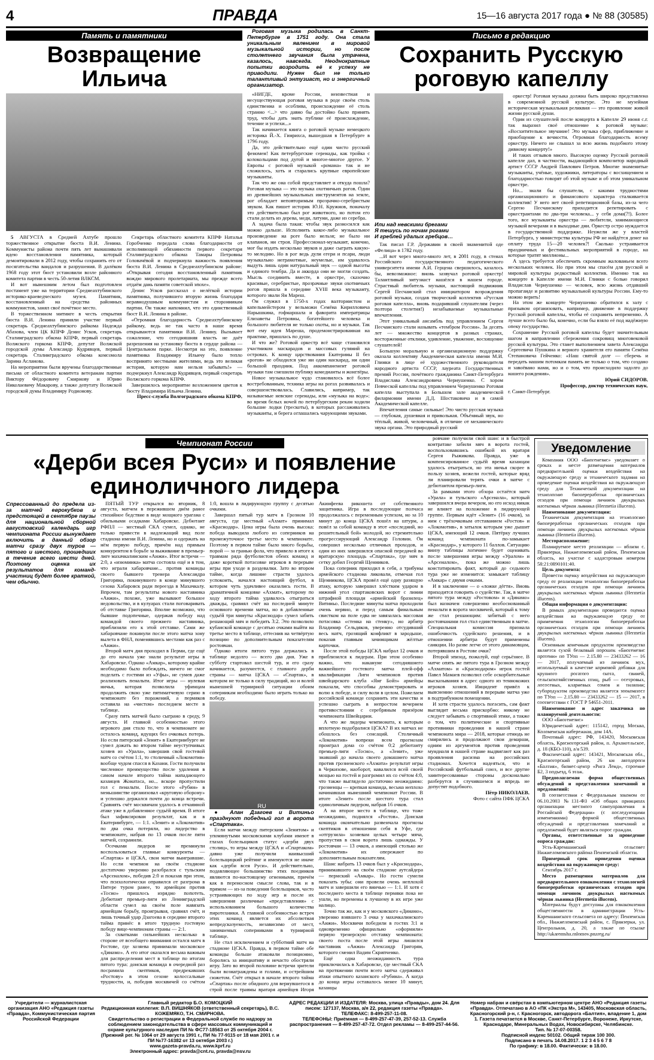4 ПРАВДА 15—16 августа 2017 года ● № 88 (30585)
Память и памятники
Возвращение Ильича
5 АВГУСТА в Средней Ахтубе прошло торжественное открытие бюста В.И. Ленина. Коммунисты района почти пять лет вынашивали идею восстановления памятника, который демонтировали в 2012 году, чтобы сохранить его от посягательства вандалов и разрушения. В далёком 1968 году этот бюст установили возле районного комитета партии в честь 50-летия ВЛКСМ.
И вот нынешним летом был подготовлен постамент уже на территории Среднеахтубинского историко-краеведческого музея. Памятник, восстановленный на средства районных коммунистов, занял своё почётное место.
В торжественном митинге в честь открытия бюста В.И. Ленина приняли участие первый секретарь Среднеахтубинского райкома Надежда Абазова, член ЦК КПРФ Денис Усков, секретарь Сталинградского обкома КПРФ, первый секретарь Волжского горкома КПРФ, депутат Волжской городской думы Александр Кудрявцев, первый секретарь Сталинградского обкома комсомола Зарина Асланова.
На мероприятии были вручены благодарственные письма от областного комитета ветеранам партии Виктору Фёдоровичу Смирнову и Юрию Николаевичу Макарову, а также депутату Волжской городской думы Владимиру Родионову.
Секретарь областного комитета КПРФ Наталья Горобченко передала слова благодарности от исполняющей обязанности первого секретаря Сталинградского обкома Тамары Петровны Головачёвой и подчеркнула важность появления бюста В.И. Ленина в Среднеахтубинском районе: «Открывая сегодня восстановленный памятник вождю мирового пролетариата, мы прежде всего отдаём дань памяти советской эпохе».
Денис Усков рассказал о нелёгкой истории памятника, получившего вторую жизнь благодаря неравнодушным коммунистам и сторонникам партии. Он также напомнил, что это единственный бюст В.И. Ленина в районе.
«Огромная благодарность Среднеахтубинскому райкому, ведь не так часто в наше время открываются памятники В.И. Ленину. Вызывает сожаление, что сегодняшняя власть не даёт разрешения на установку бюста в сердце района — Центральном парке. Несмотря на это, появление памятника Владимиру Ильичу было тепло воспринято местными жителями, ведь это великая история, которую нам нельзя забывать!» — подчеркнул Александр Кудрявцев, первый секретарь Волжского горкома КПРФ.
Завершилось мероприятие возложением цветов к бюсту Владимира Ильича Ленина.
Пресс-служба Волгоградского обкома КПРФ.
Роговая музыка родилась в Санкт-Петербурге в 1751 году. Она стала уникальным явлением в мировой музыкальной истории, но после столетнего звучания была утрачена, казалось, навсегда. Неоднократные попытки возродить её к успеху не приводили. Нужен был не только талантливый энтузиаст, но и энергичный организатор.
«НИГДЕ, кроме России, неизвестная и несуществующая роговая музыка в роде своём столь единственна и особлива, происхождение её столь странно <...> что давно бы достойно было принять труд, чтобы дать знать публике её происхождение, течение и успехи...»
Так начинается книга о роговой музыке немецкого историка Й.-Х. Гинрихса, вышедшая в Петербурге в 1796 году.
Да, это действительно ещё один чисто русский феномен! Как петербургские серенады, как тройка с колокольцами под дугой и многое-многое другое. У Европы с роговой музыкой «романа» так и не сложилось, хоть и старались крупные европейские музыканты.
Так что же она собой представляет и откуда пошла? Роговая музыка — это музыка охотничьих рогов. Один из древнейших музыкальных инструментов на земле, рог обладает неповторимым прозрачно-серебристым звуком. Как пишет историк Ю.Н. Кружнов, поначалу это действительно был рог животного, но потом его стали делать из дерева, меди, латуни, даже из серебра.
А задача была такая: чтобы звук разносился как можно дальше. Исполнить какое-либо музыкальное произведение на роге было нельзя; не было ни клапанов, ни строя. Профессионал-музыкант, конечно, мог бы издать несколько звуков и даже сыграть какую-то мелодию. Но в рог ведь дули егери и псари, люди музыкально неграмотные, неумелые, им удавалось выдуть лишь один натуральный звук — одной высоты и единого тембра. Да и аккорда они не могли создать. Мысль соединить вместе, в оркестре, сказочно красивые, серебристые, прозрачные звуки охотничьих рогов пришла в середине XVIII века музыканту, которого звали Ян Мареш.
Он служил в 1750-х годах валторнистом и капельмейстером у вельможи Семёна Кирилловича Нарышкина, гофмаршала и фаворита императрицы Елизаветы Петровны, богатейшего человека и большого любителя не только охоты, но и музыки. Так вот ему идея Мареша, продемонстрированная на практике, пришлась по душе.
И что же? Роговой оркестр всё чаще становился участником маскарадов и массовых гуляний на островах. К концу царствования Екатерины II без «рогов» не обходился уже ни один маскарад, ни один большой праздник. Под аккомпанемент роговой музыки там смешили публику комедианты и жонглёры.
Новое музыкальное чудо становилось всё более востребованным, техника игры на рогах развивалась и совершенствовалась. Славились, например, так называемые невские серенады, или «музыка на воде»: во время белых ночей по петербургским рекам ходили большие лодки (трескоты), в которых рассаживались музыканты, и берега оглашались чарующими звуками.
Письмо в редакцию
Сохранить Русскую роговую капеллу
Или над невскими брегами
Я тешусь по ночам рогами
И греблей удалых гребцов…
Так писал Г.Р. Державин в своей знаменитой оде «Фелица» в 1782 году.
...И вот через много-много лет, в 2001 году, в стенах Российского государственного педагогического университета имени А.И. Герцена свершилось, казалось бы, невозможное: вновь зазвучал роговой оркестр! Талантливый энтузиаст нашёлся в нашем городе. Страстный любитель музыки, настоящий подвижник Сергей Песчанский стал инициатором возрождения роговой музыки, создав творческий коллектив «Русская роговая капелла», вновь подаривший слушателям (через полтора столетия!) незабываемые музыкальные впечатления.
Этот уникальный ансамбль под управлением Сергея Песчанского стали называть «тембром России». За десять лет — множество концертов в разных странах, восторженные отклики, удивление, уважение, восхищение слушателей!
Большую моральную и организационную поддержку оказала коллективу Академическая капелла имени М.И. Глинки в лице её художественного руководителя народного артиста СССР, лауреата Государственных премий России, почётного гражданина Санкт-Петербурга Владислава Александровича Чернушенко. С хором Певческой капеллы под управлением Чернушенко Роговая капелла выступала в Большом зале академической филармонии имени Д.Д. Шостаковича и в самой Академической капелле.
Впечатления самые сильные! Это чисто русская музыка — глубокая, душевная и привольная. Объёмный звук, но тёплый, живой, человечный, в отличие от механического звука органа. Это природный русский
оркестр! Роговая музыка должна быть широко представлена в современной русской культуре. Это не музейная историческая музыкальная реликвия — это проявление живой жизни русской души.
Один из слушателей после концерта в Капелле 29 июня с.г. так выразил своё отношение к роговой музыке: «Восхитительное звучание! Это музыка сфер, приближение и приобщение к вечности. Огромная благодарность всему оркестру. Ничего не слышал за всю жизнь подобного этому дивному концерту!»
И таких отзывов много. Высокую оценку Русской роговой капелле дал, в частности, выдающийся композитор народный артист СССР Андрей Павлович Петров. Многие знаменитые музыканты, учёные, художники, литераторы с восхищением и благодарностью говорят об этой музыке и об этом уникальном оркестре.
Но... знали бы слушатели, с какими трудностями организационного и финансового характера сталкивается коллектив! У него нет своей репетиционной базы, из-за чего Сергею Песчанскому приходится репетировать с оркестрантами по два-три человека... у себя дома(?!). Более того, все музыканты оркестра — любители, занимающиеся музыкой вечерами и в выходные дни. Оркестр остро нуждается в государственной поддержке. Неужели же у властей Петербурга, у министерства культуры РФ не найдётся денег на оплату труда 15—20 человек?! Сколько устраивается праздничных и фестивальных мероприятий в городе, на которые тратят миллионы...
А здесь требуется обеспечить скромным жалованьем всего нескольких человек. Но при этом мы спасём для русской и мировой культуры редкостный коллектив. Именно так на концерте в Капелле имени М.И. Глинки с болью говорил Владислав Чернушенко — человек, всю жизнь отдавший пропаганде и развитию музыкальной культуры России. Ему-то можно верить!
На этом же концерте Чернушенко обратился к залу с призывом организовать, например, движение в поддержку Русской роговой капеллы, чтобы её сохранить непременно. А лучше всего было бы, конечно, если бы взяло её под надёжную опеку государство.
Сохранение Русской роговой капеллы будет значительным шагом в направлении сбережения сокровищ многовековой русской культуры. Это станет выполнением завета Александра Сергеевича Пушкина и верного хранителя его памяти Семёна Степановича Гейченко: «Наш святой долг — сберечь и передать нашим потомкам память не только о том, что создано и завоёвано нами, но и о том, что происходило задолго до нашего рождения».
Юрий СИДОРОВ.
Профессор, доктор технических наук.
г. Санкт-Петербург.
Чемпионат России
«Дерби всея Руси» и появление единоличного лидера
Спрессованный до предела из-за матчей еврокубков и предстоящей в сентябре паузы для национальной сборной августовский календарь игр чемпионата России вынуждает включить в данный обзор матчи сразу двух туров — пятого и шестого, прошедших в течение всего шести дней. Поэтому оценка их результатов для команд-участниц будет более краткой, чем обычно.
ПЯТЫЙ ТУР открылся во вторник, 8 августа, матчем в пережившем днём ранее стихийное бедствие в виде мощного урагана с обильными осадками Хабаровске. Дебютант РФПЛ — местный СКА сумел, однако, не только привести в надлежащий вид поле стадиона имени В.И. Ленина, но и одержать на нём первую победу, причём над прямым конкурентом в борьбе за выживание в премьер-лиге махачкалинским «Анжи». Итог встречи — 2:0, а «изюминка» матча состояла ещё и в том, что играли хабаровчане... против команды своего бывшего тренера Александра Григоряна, покинувшего в конце минувшего сезона Хабаровск ради переезда в Махачкалу. Впрочем, там результаты нового наставника «Анжи», похоже, уже вызывают большое недовольство, и в кулуарах стали поговаривать об отставке Григоряна. Вполне возможно, что бывшие подопечные, одержав победу над командой своего прежнего наставника, приблизили его к этой отставке. Сами же хабаровчане покинули после этого матча зону вылета в ФНЛ, поменявшись местами как раз с «Анжи».
Второй матч дня проходил в Перми, где ещё до его начала уже знали результат игры в Хабаровске. Однако «Амкар», которому крайне необходимо было побеждать, ничего не смог поделать с гостями из «Уфы», не сумев даже реализовать пенальти. Итог игры — нулевая ничья, которая позволила уфимцам продолжить свою уже пятиматчевую серию в чемпионате без поражений, а пермяков оставила на «чистом» последнем месте в таблице.
Сразу пять матчей было сыграно в среду, 9 августа. И главной особенностью этого игрового дня стало то, что в чемпионате не осталось команд, идущих без очковых потерь. Но если питерский «Зенит» в Екатеринбурге не сумел дожать во втором тайме неуступчивых хозяев из «Урала», завершив свой гостевой матч со счётом 1:1, то столичный «Локомотив» вообще чудом спасся в Казани. Гости получили численное преимущество после удаления в самом начале второго тайма нападающего казанцев Жонатаса, но... вскоре пропустили гол с пенальти. После этого «Рубин» в меньшинстве организовал «круговую оборону» и успешно держался почти до конца встречи. Сравнять счёт москвичам удалось в отчаянной атаке уже в добавленное судьёй время. В итоге был зафиксирован результат, как и в Екатеринбурге, — 1:1. «Зенит» и «Локомотив» по два очка потеряли, но лидерство в чемпионате, набрав по 13 очков после пяти матчей, сохранили.
Осечками лидеров не преминули воспользоваться главные конкуренты — «Спартак» и ЦСКА, свои матчи выигравшие. Но если чемпион на своём стадионе достаточно уверенно разобрался с тульским «Арсеналом», победив 2:0 и показав при этом, что психологически оправился от разгрома в Питере туром ранее, то армейцам против «Тосно» пришлось изрядно попотеть. Дебютант премьер-лиги из Ленинградской области сумел на своём поле навязать армейцам борьбу, проигрывая, сравнял счёт, и лишь точный удар Дзагоева в середине второго тайма принёс в итоге трудную гостевую победу вице-чемпионам страны — 2:1.
За схватками сильнейших несколько в стороне от всеобщего внимания остался матч в Ростове, где хозяева принимали московское «Динамо». А его итог оказался весьма важным для распределения мест в таблице по итогам пятого тура: донская команда в очередной раз посрамила скептиков, предрекавших «Ростову» в этом сезоне колоссальные трудности, и, победив москвичей со счётом 1:0, вошла в лидирующую группу с десятью очками.
Завершал пятый тур матч в Грозном 10 августа, где местный «Ахмат» принимал «Краснодар». Цена игры была очень высока: победа выводила любого из соперников на промежуточное третье место в чемпионате. Поэтому в первом тайме было много борьбы, порой — за гранью фола, что привело в итоге к травмам ряда футболистов обеих команд и даже короткой потасовке игроков в перерыве игры при уходе в раздевалки. Зато во втором тайме, когда лишние страсти удалось успокоить, начался настоящий футбол, в котором чуть удачливее оказались гости. В драматичной концовке «Ахмат», которому по ходу второго тайма удавалось отыграться дважды, сравнял счёт на последней минуте основного времени матча, но в добавленные судьёй три минуты «Краснодар» сумел забить решающий мяч и победить 3:2. Это позволило кубанской команде с десятью очками выйти на третье место в таблице, оттеснив на четвёртую позицию по дополнительным показателям ростовчан.
Однако итоги пятого тура держались в таблице недолго — всего два дня. Уже в субботу стартовал шестой тур, и его сразу начинается, разумеется, с главного дерби страны — матча ЦСКА — «Спартак», в котором не только в силу традиций, но и волей нынешней турнирной ситуации обоим соперникам необходимо было играть только на победу.
RU
● Алан Дзагоев и Витиньо празднуют победный гол в ворота «Спартака».
Если матчи между питерским «Зенитом» и упомянутыми московскими клубами имеют в глазах болельщиков статус «дерби двух столиц», то игры между ЦСКА и «Спартаком» давно уже получили наивысший болельщицкий рейтинг и именуются не иначе как «дерби всея Руси». И действительно, подавляющее большинство этих поединков являются по-настоящему огненными, причём как в переносном смысле слова, так и в прямом — из-за поведения болельщиков, часто устраивающих по ходу игр и после их завершения различные «представления» с использованием большого количества пиротехники. А главной особенностью встреч этих команд является их абсолютная непредсказуемость, независимо от мест, занимаемых соперниками в турнирной таблице.
Не стал исключением и субботний матч на стадионе ЦСКА. Правда, в первом тайме обе команды больше атаковали позиционно, боролись за инициативу и нечасто обостряли игру. Зато во второй половине встречи зрители были вознаграждены и голами, и острейшим сюжетом. Счёт открыл в начале второго тайма «Спартак» после обидного для вернувшегося в строй после травмы вратаря армейцев Игоря Акинфеева рикошета от собственного защитника. Игра в последующие полчаса продолжалась с переменным успехом, но за 10 минут до конца ЦСКА пошёл на штурм, а повёл за собой команду в этот «последний, но решительный бой» молодой, но стремительно прогрессирующий Александр Головин. Он совершил несколько отличных проходов, и один из них завершился опасной передачей во вратарскую площадь «Спартака», где мяч в сетку добил Георгий Щенников.
Пока соперник приходил в себя, а трибуны армейского стадиона ликовали, отмечая гол Щенникова, ЦСКА провёл ещё одну разящую атаку, которую завершил хлёстким ударом в нижний угол спартаковских ворот с линии штрафной площади «армейский бразилец» Витиньо. Последние минуты матча проходили очень нервно, и перед самым финальным свистком на поле едва не завязалась массовая потасовка «стенка на стенку», но арбитр Владимир Сельдяков, уверенно отсудивший весь матч, грозящий конфликт в зародыше, показав главным зачинщикам жёлтые карточки.
После этой победы ЦСКА набрал 12 очков и приблизился к лидерам. При этом особенно важно, что накануне сегодняшнего важнейшего гостевого матча плей-офф квалификации Лиги чемпионов против швейцарского клуба «Янг Бойз» армейцы показали, что способны демонстрировать и волю к победе, и силу воли в целом. Пожелаем российской команде сохранить эти качества и успешно сыграть в непростом вечернем противостоянии с серебряным призёром чемпионата Швейцарии.
А что же лидеры чемпионата, к которым вплотную подобралися ЦСКА? В их матчах не обошлось без сенсаций. Столичный «Локомотив» вопреки всем прогнозам проиграл дома со счётом 0:2 дебютанту премьер-лиги «Тосно», а «Зенит», уже знавший до начала своего домашнего матча против грозненского «Ахмата» результат игры в Черкизове, наоборот, навалился всей своей мощью на гостей и разгромил их со счётом 4:0, что также выглядело достаточно неожиданно: грозненцы — крепкая команда, весьма неплохо начинавшая нынешний чемпионат России. В итоге «Зенит» после шестого тура стал единоличным лидером, набрав 16 очков.
А на второе место в таблице, что тоже неожиданно, поднялся «Ростов». Донская команда окончательно развенчала прогнозы скептиков в отношении себя в Уфе, где «отгрузила» хозяевам целых четыре мяча, пропустив в свои ворота лишь однажды. У ростовчан — 13 очков, а имеющий столько же «Локомотив» их опережают по дополнительным показателям.
Шанс набрать 13 очков был у «Краснодара», принимавшего на своём стадионе аутсайдера — пермский «Амкар». Но гости сумели показать зубы: они провели очень неплохой матч и завершили его вничью — 1:1. И хотя с последнего места в таблице пермяки пока не ушли, но перемены к лучшему в их игре уже налицо.
Точно так же, как и у московского «Динамо», уверенно взявшего 3 очка у махачкалинского «Анжи». Москвичи победили в гостях 3:1 и одновременно официально «оформили» первую тренерскую отставку чемпионата: своего поста после этой игры лишился наставник «Анжи» Александр Григорян, которого сменил Вадим Скрипченко.
Ещё одна неожиданность тура приключилась в Хабаровске, где местный СКА на протяжении почти всего матча сдерживал атаки опытного казанского «Рубина». А когда до конца игры оставалось менее 10 минут, казанцы
ровчане получили свой шанс и в быстрой контратаке забили мяч в ворота гостей, воспользовавшись ошибкой их вратаря Сергея Рыжикова. Правда, уже в компенсированное судьёй время казанцам удалось отыграться, но эта ничья скорее в пользу хозяев, нежели гостей, которые вряд ли планировали терять очки в матче с дебютантом премьер-лиги.
За рамками этого обзора остаётся матч «Урала» и тульского «Арсенала», который завершился вчера вечером, но его исход никак не влияет на положение в лидирующей группе. Первым идёт «Зенит» (16 очков), за ним с трёхочковым отставанием «Ростов» и «Локомотив», в затылок которым уже дышит ЦСКА, имеющий 12 очков. Пятёрку лучших команд чемпионата по-замыкает «Краснодар», у которого 11 баллов. Ситуацию внизу таблицы логичнее будет оценивать после завершения игры между «Уралом» и «Арсеналом», пока же можно лишь констатировать факт, который до седьмого тура уже не изменится: замыкает таблицу «Амкар» с двумя очками.
И в заключение — о «ложке дёгтя». Вновь приходится говорить о судействе. Так, в матче пятого тура между «Ростовом» и «Динамо» был назначен совершенно необоснованный пенальти в ворота москвичей, который к тому же стал решающим: забитый с него ростовчанами гол стал единственным в матче. Специальная комиссия признала ошибочность судейского решения, и в отношении арбитра будут применены санкции. Но разве легче от этого динамовцам, потерявшим в Ростове очки?
Второй эпизод, пожалуй, ещё серьёзнее. В матче опять же пятого тура в Грозном между «Ахматом» и «Краснодаром» игрок гостей Павел Мамаев позволил себе оскорбительные высказывания в адрес одного из темнокожих игроков хозяев. Инцидент привёл к выяснению отношений в перерыве матча уже в подтрибунном помещении.
И хотя страсти удалось погасить, сам факт выглядит весьма прискорбно: никому не следует забывать о спортивной этике, а также о том, что политические и спортивные противники проведения в нашей стране чемпионата мира — 2018, которые отнюдь не смирились и продолжают свои демарши, одним из аргументов против проведения мундиаля в нашей стране выдвигают как раз проявления расизма на российских стадионах. Хочется надеяться, что и Российский футбольный союз, и все другие заинтересованные стороны досконально разберутся в случившемся и впредь не допустят подобного.
Пётр НИКОЛАЕВ.
Фото с сайта ПФК ЦСКА
Уведомление
Компания ООО «Биогенезис» уведомляет о сроках и месте размещения материалов предварительной оценки воздействия на окружающую среду и технического задания на проведение оценки воздействия на окружающую среду для Технической документации на технологию биопереработки органических отходов при помощи личинок двукрылых насекомых чёрная львинка (Hermetia illucens).
Наименование документации:
Техническая документация на технологию биопереработки органических отходов при помощи личинок двукрылых насекомых чёрная львинка (Hermetia illucens).
Месторасположение:
Планируемое место реализации — вблизи с. Прянзерки, Нижнеломовский район, Пензенская область, на участке с кадастровым номером 58:21:0890101:40.
Цель документа:
Провести оценку воздействия на окружающую среду от реализации технологии биопереработки органических отходов при помощи личинок двукрылых насекомых чёрная львинка (Hermetia illucens).
Общая информация о документации:
В рамках документации проводится оценка воздействия на окружающую среду от применения технологии биопереработки органических отходов при помощи личинок двукрылых насекомых чёрная львинка (Hermetia illucens).
Основным конечным продуктом производства является сухой белковый порошок «Биогенезис протеин» по ТУоп — 2.15.80 — 23433262 — 16 — 2017, получаемый из личинок мух, используемый в качестве кормовой добавки для крупного рогатого скота, свиней, сельскохозяйственных птиц, рыб — осетровых, лососевых, клариевых сомов и тиляпии; субпродуктом производства является зоокомпост по ТУоп — 2.15.80 — 23433262 — 15 — 2017, в соответствии с ГОСТ Р 54651-2011.
Наименование и адрес заказчика по планируемой деятельности:
ООО «Биогенезис»
Юридический адрес: 115142, город Москва, Коломенская набережная, дом 14А.
Почтовый адрес: РФ, 143420, Московская область, Красногорский район, п. Архангельское, д. 18 (КБО-110), а/я 539.
Фактический адрес: 143421, Московская обл., Красногорский район, 26 км автодороги «Балтия», бизнес-центр «Рига Ленд», строение Б2, 3 подъезд, 6 этаж.
Предполагаемая форма общественных обсуждений и представления замечаний и предложений:
В соответствии с Федеральным законом от 06.10.2003 №131-ФЗ «Об общих принципах организации местного самоуправления в Российской Федерации» (с последующими изменениями) формой общественных обсуждений и представления замечаний и предложений будет являться опрос граждан.
Органы, ответственные за проведение опроса граждан:
Усть-Каремшинский сельсовет Нижнеломовского района Пензенской области.
Примерный срок проведения оценки воздействия на окружающую среду:
Сентябрь 2017 г.
Место размещения материалов для предварительного ознакомления с технологией биопереработки органических отходов при помощи личинок двукрылых насекомых чёрная львинка (Hermetia illucens).
Материалы будут доступны для ознакомления общественности в администрации Усть-Каремшинского сельсовета по адресу: Пензенская обл., Нижнеломовский район, с. Прянзерки, ул. Центральная, д. 20, а также по ссылке http://ukaremsha.rnlomov.pnzreg.ru/
Учредители — журналистская организация АНО «Редакция газеты «Правда», Коммунистическая партия Российской Федерации
Главный редактор Б.О. КОМОЦКИЙ
Редакционная коллегия: В.П. ВИШНЯКОВ (ответственный секретарь), В.С. КОЖЕМЯКО, Т.Н. СМИРНОВА.
Свидетельство о регистрации в Федеральной службе по надзору за соблюдением законодательства в сфере массовых коммуникаций и охране культурного наследия ПИ № ФС77-18563 от 25 октября 2004 г. (Прежний рег. № 1064 от 29 августа 1991 г., ПИ № 77-9115 от 18 мая 2001 г. и ПИ №77-16382 от 13 октября 2003 г.)
www.gazeta-pravda.ru, www.kprf.ru
Электронный адрес: pravda@cnt.ru, pravda@nsv.ru
АДРЕС РЕДАКЦИИ И ИЗДАТЕЛЯ: Москва, улица «Правды», дом 24. Для писем: 127137, Москва, а/я 22, редакция газеты «Правда».
ТЕЛЕФАКС: 8-499-257-11-08.
ТЕЛЕФОНЫ: Приёмная — 8-499-257-47-39, 257-52-13. Служба распространения — 8-499-257-47-72. Отдел рекламы — 8-499-257-44-56.
Номер набран и свёрстан в компьютерном центре АНО «Редакция газеты «Правда». Отпечатано в АО «ПК «Экстра М», 143405, Московская область, Красногорский р-н, г. Красногорск, автодорога «Балтия», владение 1, дом 1. Газета печатается в Москве, Санкт-Петербурге, Воронеже, Иркутске, Краснодаре, Минеральных Водах, Новосибирске, Челябинске.
Тип. № 17-07-00358.
Подписной индекс 50102. Общий тираж 100 300.
Подписано в печать 14.08.2017. 1 2 3 4 5 6 7 8
По графику: в 18.00. Фактически: в 18.00.